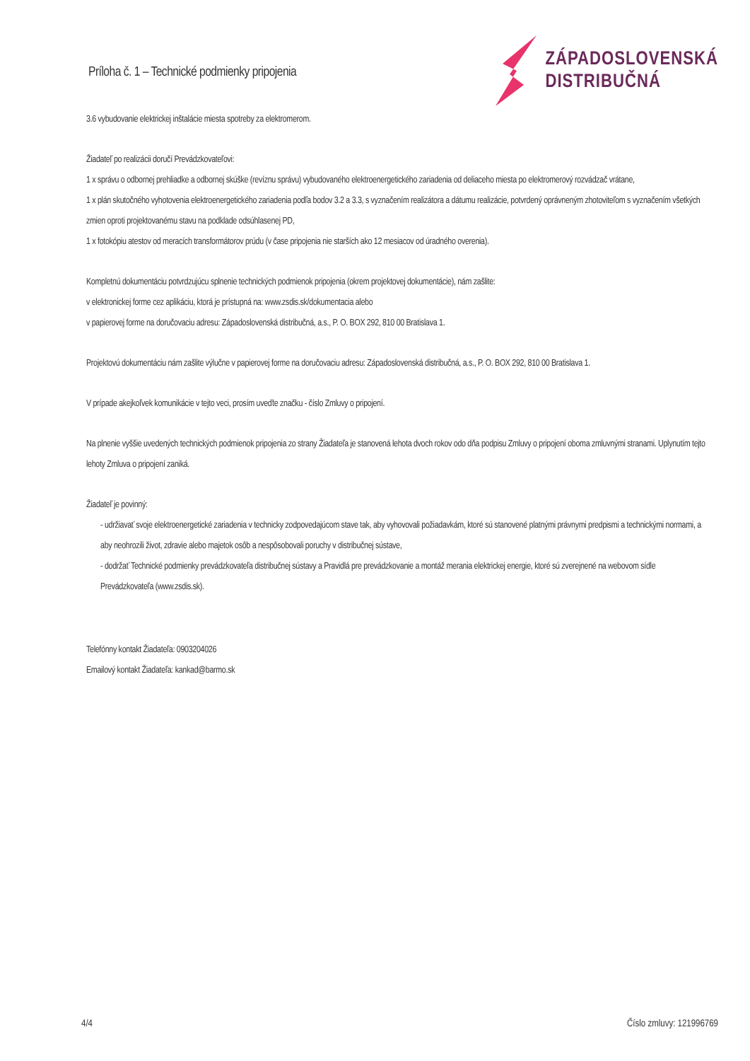Príloha č. 1 – Technické podmienky pripojenia
ZÁPADOSLOVENSKÁ
DISTRIBUČNÁ
3.6 vybudovanie elektrickej inštalácie miesta spotreby za elektromerom.
Žiadateľ po realizácii doručí Prevádzkovateľovi:
1 x správu o odbornej prehliadke a odbornej skúške (revíznu správu) vybudovaného elektroenergetického zariadenia od deliaceho miesta po elektromerový rozvádzač vrátane,
1 x plán skutočného vyhotovenia elektroenergetického zariadenia podľa bodov 3.2 a 3.3, s vyznačením realizátora a dátumu realizácie, potvrdený oprávneným zhotoviteľom s vyznačením všetkých zmien oproti projektovanému stavu na podklade odsúhlasenej PD,
1 x fotokópiu atestov od meracích transformátorov prúdu (v čase pripojenia nie starších ako 12 mesiacov od úradného overenia).
Kompletnú dokumentáciu potvrdzujúcu splnenie technických podmienok pripojenia (okrem projektovej dokumentácie), nám zašlite:
v elektronickej forme cez aplikáciu, ktorá je prístupná na: www.zsdis.sk/dokumentacia alebo
v papierovej forme na doručovaciu adresu: Západoslovenská distribučná, a.s., P. O. BOX 292, 810 00 Bratislava 1.
Projektovú dokumentáciu nám zašlite výlučne v papierovej forme na doručovaciu adresu: Západoslovenská distribučná, a.s., P. O. BOX 292, 810 00 Bratislava 1.
V prípade akejkoľvek komunikácie v tejto veci, prosím uveďte značku - číslo Zmluvy o pripojení.
Na plnenie vyššie uvedených technických podmienok pripojenia zo strany Žiadateľa je stanovená lehota dvoch rokov odo dňa podpisu Zmluvy o pripojení oboma zmluvnými stranami. Uplynutím tejto lehoty Zmluva o pripojení zaniká.
Žiadateľ je povinný:
- udržiavať svoje elektroenergetické zariadenia v technicky zodpovedajúcom stave tak, aby vyhovovali požiadavkám, ktoré sú stanovené platnými právnymi predpismi a technickými normami, a aby neohrozili život, zdravie alebo majetok osôb a nespôsobovali poruchy v distribučnej sústave,
- dodržať Technické podmienky prevádzkovateľa distribučnej sústavy a Pravidlá pre prevádzkovanie a montáž merania elektrickej energie, ktoré sú zverejnené na webovom sídle Prevádzkovateľa (www.zsdis.sk).
Telefónny kontakt Žiadateľa: 0903204026
Emailový kontakt Žiadateľa: kankad@barmo.sk
4/4 Číslo zmluvy: 121996769